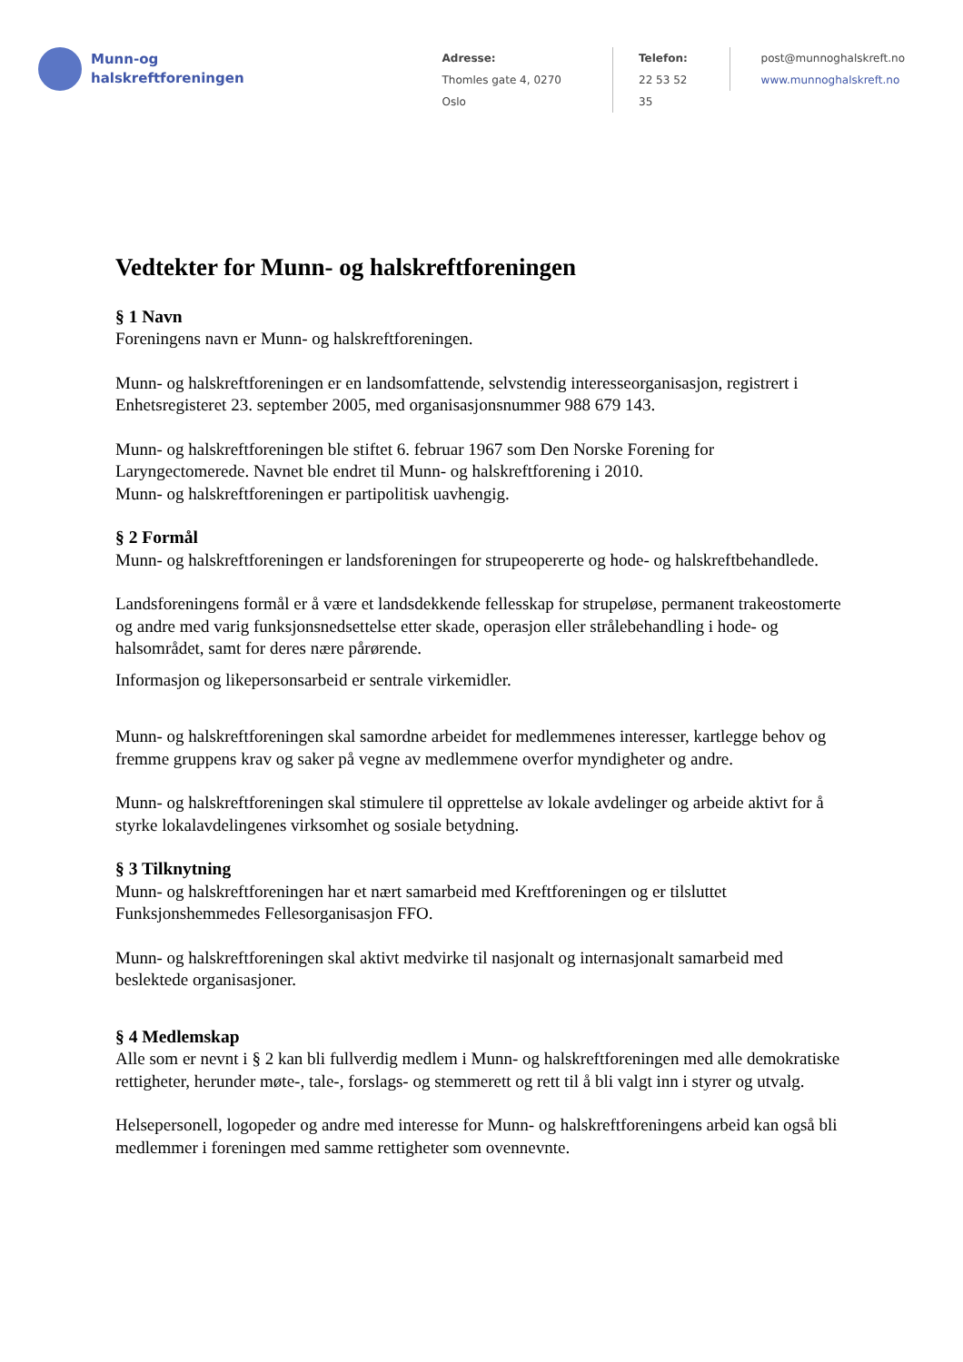Munn-og
halskreftforeningen
Adresse:
Thomles gate 4, 0270 Oslo
Telefon:
22 53 52 35
post@munnoghalskreft.no
www.munnoghalskreft.no
Vedtekter for Munn- og halskreftforeningen
§ 1 Navn
Foreningens navn er Munn- og halskreftforeningen.
Munn- og halskreftforeningen er en landsomfattende, selvstendig interesseorganisasjon, registrert i Enhetsregisteret 23. september 2005, med organisasjonsnummer 988 679 143.
Munn- og halskreftforeningen ble stiftet 6. februar 1967 som Den Norske Forening for Laryngectomerede. Navnet ble endret til Munn- og halskreftforening i 2010.
Munn- og halskreftforeningen er partipolitisk uavhengig.
§ 2 Formål
Munn- og halskreftforeningen er landsforeningen for strupeopererte og hode- og halskreftbehandlede.
Landsforeningens formål er å være et landsdekkende fellesskap for strupeløse, permanent trakeostomerte og andre med varig funksjonsnedsettelse etter skade, operasjon eller strålebehandling i hode- og halsområdet, samt for deres nære pårørende.
Informasjon og likepersonsarbeid er sentrale virkemidler.
Munn- og halskreftforeningen skal samordne arbeidet for medlemmenes interesser, kartlegge behov og fremme gruppens krav og saker på vegne av medlemmene overfor myndigheter og andre.
Munn- og halskreftforeningen skal stimulere til opprettelse av lokale avdelinger og arbeide aktivt for å styrke lokalavdelingenes virksomhet og sosiale betydning.
§ 3 Tilknytning
Munn- og halskreftforeningen har et nært samarbeid med Kreftforeningen og er tilsluttet Funksjonshemmedes Fellesorganisasjon FFO.
Munn- og halskreftforeningen skal aktivt medvirke til nasjonalt og internasjonalt samarbeid med beslektede organisasjoner.
§ 4 Medlemskap
Alle som er nevnt i § 2 kan bli fullverdig medlem i Munn- og halskreftforeningen med alle demokratiske rettigheter, herunder møte-, tale-, forslags- og stemmerett og rett til å bli valgt inn i styrer og utvalg.
Helsepersonell, logopeder og andre med interesse for Munn- og halskreftforeningens arbeid kan også bli medlemmer i foreningen med samme rettigheter som ovennevnte.